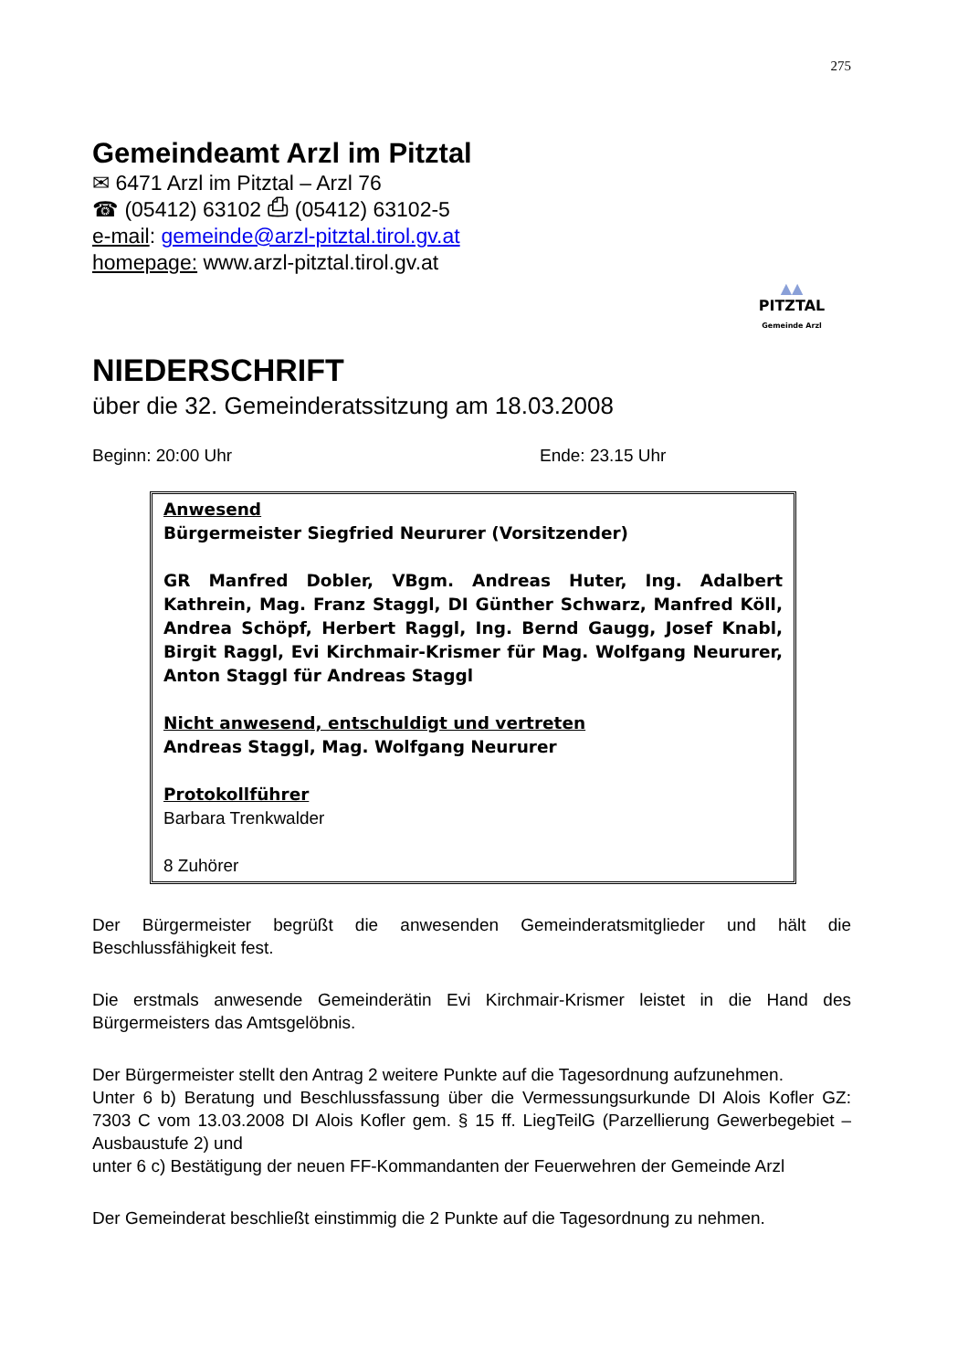275
Gemeindeamt Arzl im Pitztal
✉ 6471 Arzl im Pitztal – Arzl 76
☎ (05412) 63102 ⎙ (05412) 63102-5
e-mail: gemeinde@arzl-pitztal.tirol.gv.at
homepage: www.arzl-pitztal.tirol.gv.at
▲▲
PITZTAL
Gemeinde Arzl
NIEDERSCHRIFT
über die 32. Gemeinderatssitzung am 18.03.2008
Beginn: 20:00 Uhr Ende: 23.15 Uhr
Anwesend
Bürgermeister Siegfried Neururer (Vorsitzender)
GR Manfred Dobler, VBgm. Andreas Huter, Ing. Adalbert Kathrein, Mag. Franz Staggl, DI Günther Schwarz, Manfred Köll, Andrea Schöpf, Herbert Raggl, Ing. Bernd Gaugg, Josef Knabl, Birgit Raggl, Evi Kirchmair-Krismer für Mag. Wolfgang Neururer, Anton Staggl für Andreas Staggl
Nicht anwesend, entschuldigt und vertreten
Andreas Staggl, Mag. Wolfgang Neururer
Protokollführer
Barbara Trenkwalder
8 Zuhörer
Der Bürgermeister begrüßt die anwesenden Gemeinderatsmitglieder und hält die Beschlussfähigkeit fest.
Die erstmals anwesende Gemeinderätin Evi Kirchmair-Krismer leistet in die Hand des Bürgermeisters das Amtsgelöbnis.
Der Bürgermeister stellt den Antrag 2 weitere Punkte auf die Tagesordnung aufzunehmen.
Unter 6 b) Beratung und Beschlussfassung über die Vermessungsurkunde DI Alois Kofler GZ: 7303 C vom 13.03.2008 DI Alois Kofler gem. § 15 ff. LiegTeilG (Parzellierung Gewerbegebiet – Ausbaustufe 2) und
unter 6 c) Bestätigung der neuen FF-Kommandanten der Feuerwehren der Gemeinde Arzl
Der Gemeinderat beschließt einstimmig die 2 Punkte auf die Tagesordnung zu nehmen.